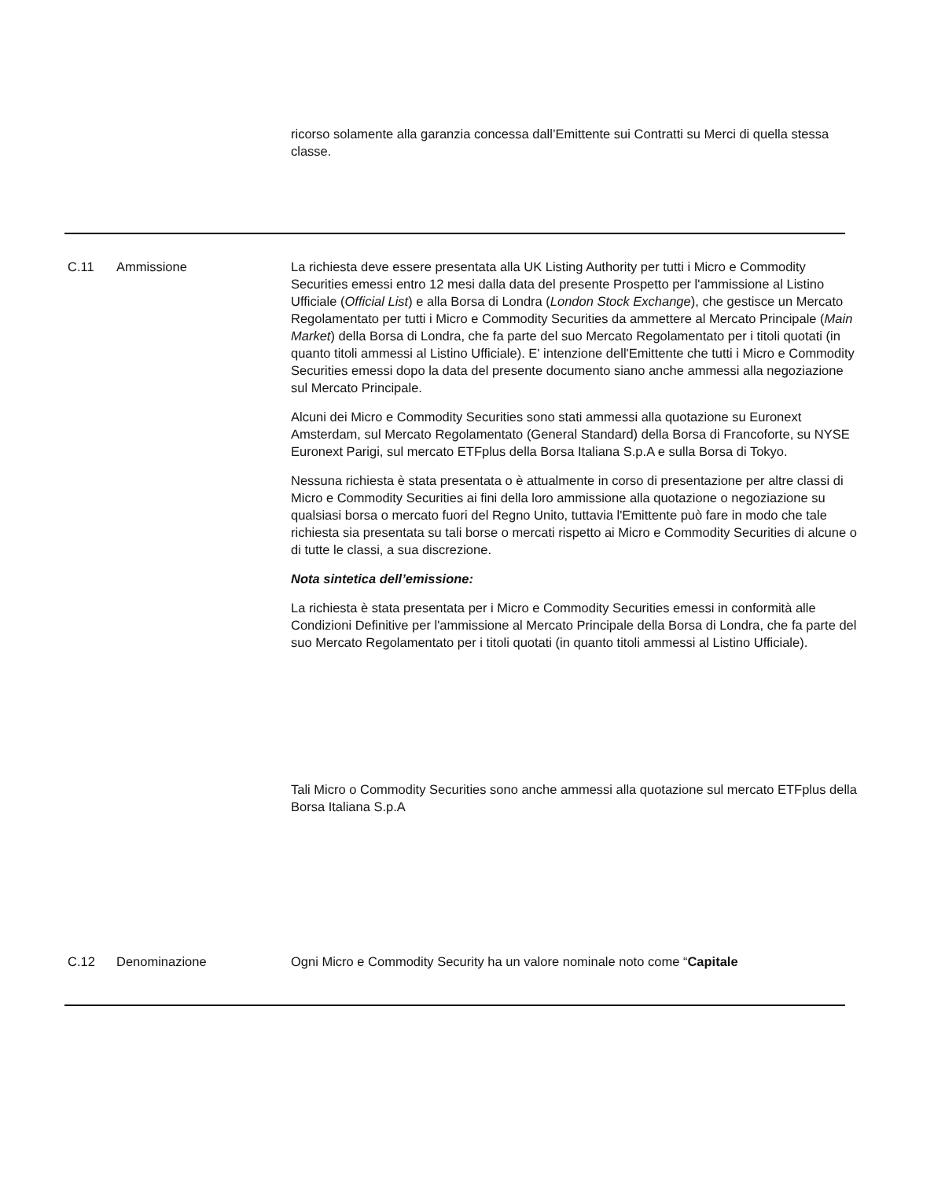ricorso solamente alla garanzia concessa dall’Emittente sui Contratti su Merci di quella stessa classe.
C.11 Ammissione La richiesta deve essere presentata alla UK Listing Authority per tutti i Micro e Commodity Securities emessi entro 12 mesi dalla data del presente Prospetto per l'ammissione al Listino Ufficiale (Official List) e alla Borsa di Londra (London Stock Exchange), che gestisce un Mercato Regolamentato per tutti i Micro e Commodity Securities da ammettere al Mercato Principale (Main Market) della Borsa di Londra, che fa parte del suo Mercato Regolamentato per i titoli quotati (in quanto titoli ammessi al Listino Ufficiale). E' intenzione dell'Emittente che tutti i Micro e Commodity Securities emessi dopo la data del presente documento siano anche ammessi alla negoziazione sul Mercato Principale.
Alcuni dei Micro e Commodity Securities sono stati ammessi alla quotazione su Euronext Amsterdam, sul Mercato Regolamentato (General Standard) della Borsa di Francoforte, su NYSE Euronext Parigi, sul mercato ETFplus della Borsa Italiana S.p.A e sulla Borsa di Tokyo.
Nessuna richiesta è stata presentata o è attualmente in corso di presentazione per altre classi di Micro e Commodity Securities ai fini della loro ammissione alla quotazione o negoziazione su qualsiasi borsa o mercato fuori del Regno Unito, tuttavia l'Emittente può fare in modo che tale richiesta sia presentata su tali borse o mercati rispetto ai Micro e Commodity Securities di alcune o di tutte le classi, a sua discrezione.
Nota sintetica dell’emissione:
La richiesta è stata presentata per i Micro e Commodity Securities emessi in conformità alle Condizioni Definitive per l'ammissione al Mercato Principale della Borsa di Londra, che fa parte del suo Mercato Regolamentato per i titoli quotati (in quanto titoli ammessi al Listino Ufficiale).
Tali Micro o Commodity Securities sono anche ammessi alla quotazione sul mercato ETFplus della Borsa Italiana S.p.A
C.12 Denominazione Ogni Micro e Commodity Security ha un valore nominale noto come “Capitale